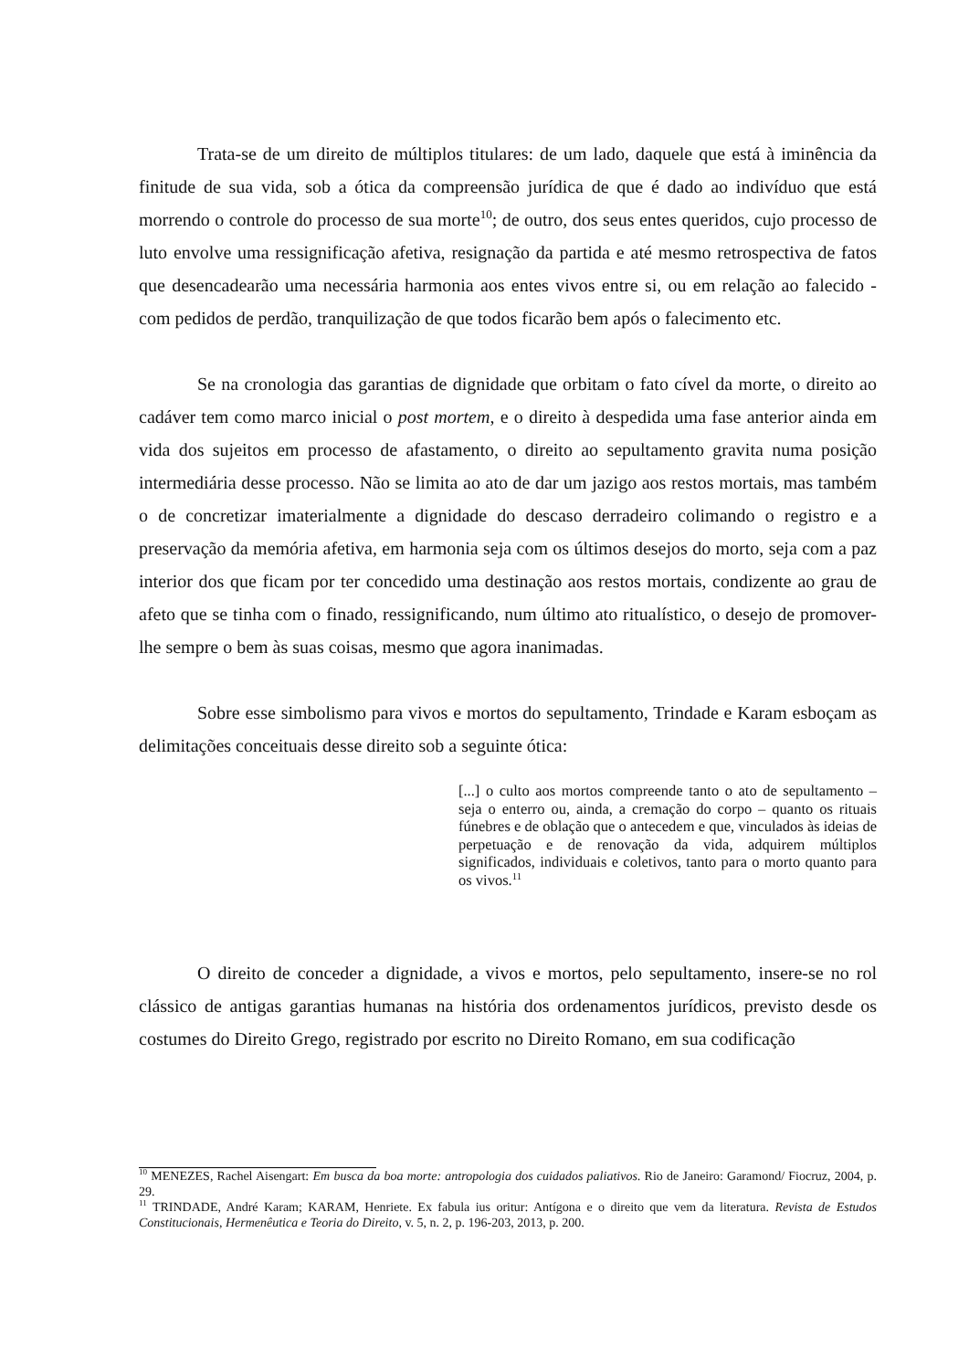Trata-se de um direito de múltiplos titulares: de um lado, daquele que está à iminência da finitude de sua vida, sob a ótica da compreensão jurídica de que é dado ao indivíduo que está morrendo o controle do processo de sua morte<sup>10</sup>; de outro, dos seus entes queridos, cujo processo de luto envolve uma ressignificação afetiva, resignação da partida e até mesmo retrospectiva de fatos que desencadearão uma necessária harmonia aos entes vivos entre si, ou em relação ao falecido - com pedidos de perdão, tranquilização de que todos ficarão bem após o falecimento etc.
Se na cronologia das garantias de dignidade que orbitam o fato cível da morte, o direito ao cadáver tem como marco inicial o post mortem, e o direito à despedida uma fase anterior ainda em vida dos sujeitos em processo de afastamento, o direito ao sepultamento gravita numa posição intermediária desse processo. Não se limita ao ato de dar um jazigo aos restos mortais, mas também o de concretizar imaterialmente a dignidade do descaso derradeiro colimando o registro e a preservação da memória afetiva, em harmonia seja com os últimos desejos do morto, seja com a paz interior dos que ficam por ter concedido uma destinação aos restos mortais, condizente ao grau de afeto que se tinha com o finado, ressignificando, num último ato ritualístico, o desejo de promover-lhe sempre o bem às suas coisas, mesmo que agora inanimadas.
Sobre esse simbolismo para vivos e mortos do sepultamento, Trindade e Karam esboçam as delimitações conceituais desse direito sob a seguinte ótica:
[...] o culto aos mortos compreende tanto o ato de sepultamento – seja o enterro ou, ainda, a cremação do corpo – quanto os rituais fúnebres e de oblação que o antecedem e que, vinculados às ideias de perpetuação e de renovação da vida, adquirem múltiplos significados, individuais e coletivos, tanto para o morto quanto para os vivos.<sup>11</sup>
O direito de conceder a dignidade, a vivos e mortos, pelo sepultamento, insere-se no rol clássico de antigas garantias humanas na história dos ordenamentos jurídicos, previsto desde os costumes do Direito Grego, registrado por escrito no Direito Romano, em sua codificação
<sup>10</sup> MENEZES, Rachel Aisengart: Em busca da boa morte: antropologia dos cuidados paliativos. Rio de Janeiro: Garamond/ Fiocruz, 2004, p. 29.
<sup>11</sup> TRINDADE, André Karam; KARAM, Henriete. Ex fabula ius oritur: Antígona e o direito que vem da literatura. Revista de Estudos Constitucionais, Hermenêutica e Teoria do Direito, v. 5, n. 2, p. 196-203, 2013, p. 200.